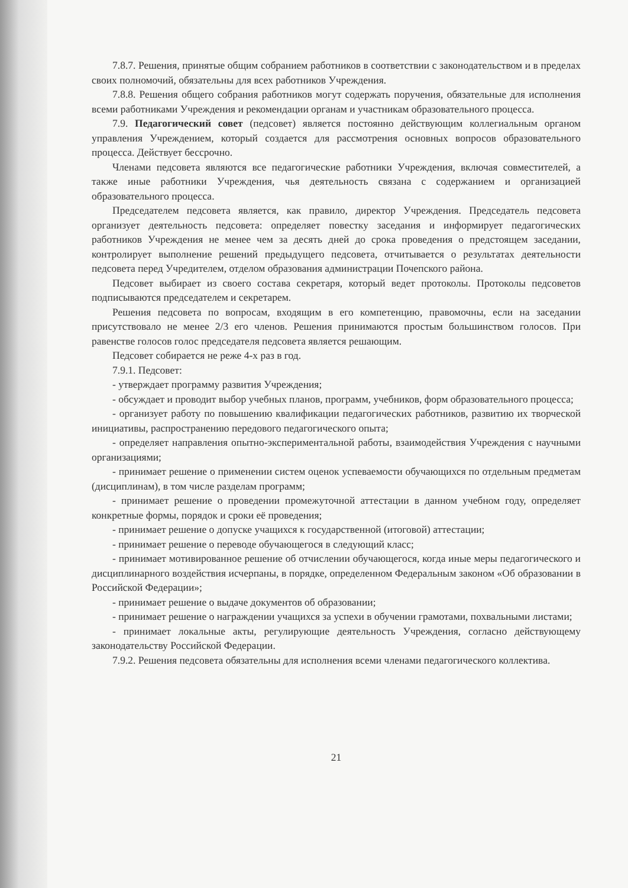7.8.7. Решения, принятые общим собранием работников в соответствии с законодательством и в пределах своих полномочий, обязательны для всех работников Учреждения.
7.8.8. Решения общего собрания работников могут содержать поручения, обязательные для исполнения всеми работниками Учреждения и рекомендации органам и участникам образовательного процесса.
7.9. Педагогический совет (педсовет) является постоянно действующим коллегиальным органом управления Учреждением, который создается для рассмотрения основных вопросов образовательного процесса. Действует бессрочно.
Членами педсовета являются все педагогические работники Учреждения, включая совместителей, а также иные работники Учреждения, чья деятельность связана с содержанием и организацией образовательного процесса.
Председателем педсовета является, как правило, директор Учреждения. Председатель педсовета организует деятельность педсовета: определяет повестку заседания и информирует педагогических работников Учреждения не менее чем за десять дней до срока проведения о предстоящем заседании, контролирует выполнение решений предыдущего педсовета, отчитывается о результатах деятельности педсовета перед Учредителем, отделом образования администрации Почепского района.
Педсовет выбирает из своего состава секретаря, который ведет протоколы. Протоколы педсоветов подписываются председателем и секретарем.
Решения педсовета по вопросам, входящим в его компетенцию, правомочны, если на заседании присутствовало не менее 2/3 его членов. Решения принимаются простым большинством голосов. При равенстве голосов голос председателя педсовета является решающим.
Педсовет собирается не реже 4-х раз в год.
7.9.1. Педсовет:
- утверждает программу развития Учреждения;
- обсуждает и проводит выбор учебных планов, программ, учебников, форм образовательного процесса;
- организует работу по повышению квалификации педагогических работников, развитию их творческой инициативы, распространению передового педагогического опыта;
- определяет направления опытно-экспериментальной работы, взаимодействия Учреждения с научными организациями;
- принимает решение о применении систем оценок успеваемости обучающихся по отдельным предметам (дисциплинам), в том числе разделам программ;
- принимает решение о проведении промежуточной аттестации в данном учебном году, определяет конкретные формы, порядок и сроки её проведения;
- принимает решение о допуске учащихся к государственной (итоговой) аттестации;
- принимает решение о переводе обучающегося в следующий класс;
- принимает мотивированное решение об отчислении обучающегося, когда иные меры педагогического и дисциплинарного воздействия исчерпаны, в порядке, определенном Федеральным законом «Об образовании в Российской Федерации»;
- принимает решение о выдаче документов об образовании;
- принимает решение о награждении учащихся за успехи в обучении грамотами, похвальными листами;
- принимает локальные акты, регулирующие деятельность Учреждения, согласно действующему законодательству Российской Федерации.
7.9.2. Решения педсовета обязательны для исполнения всеми членами педагогического коллектива.
21